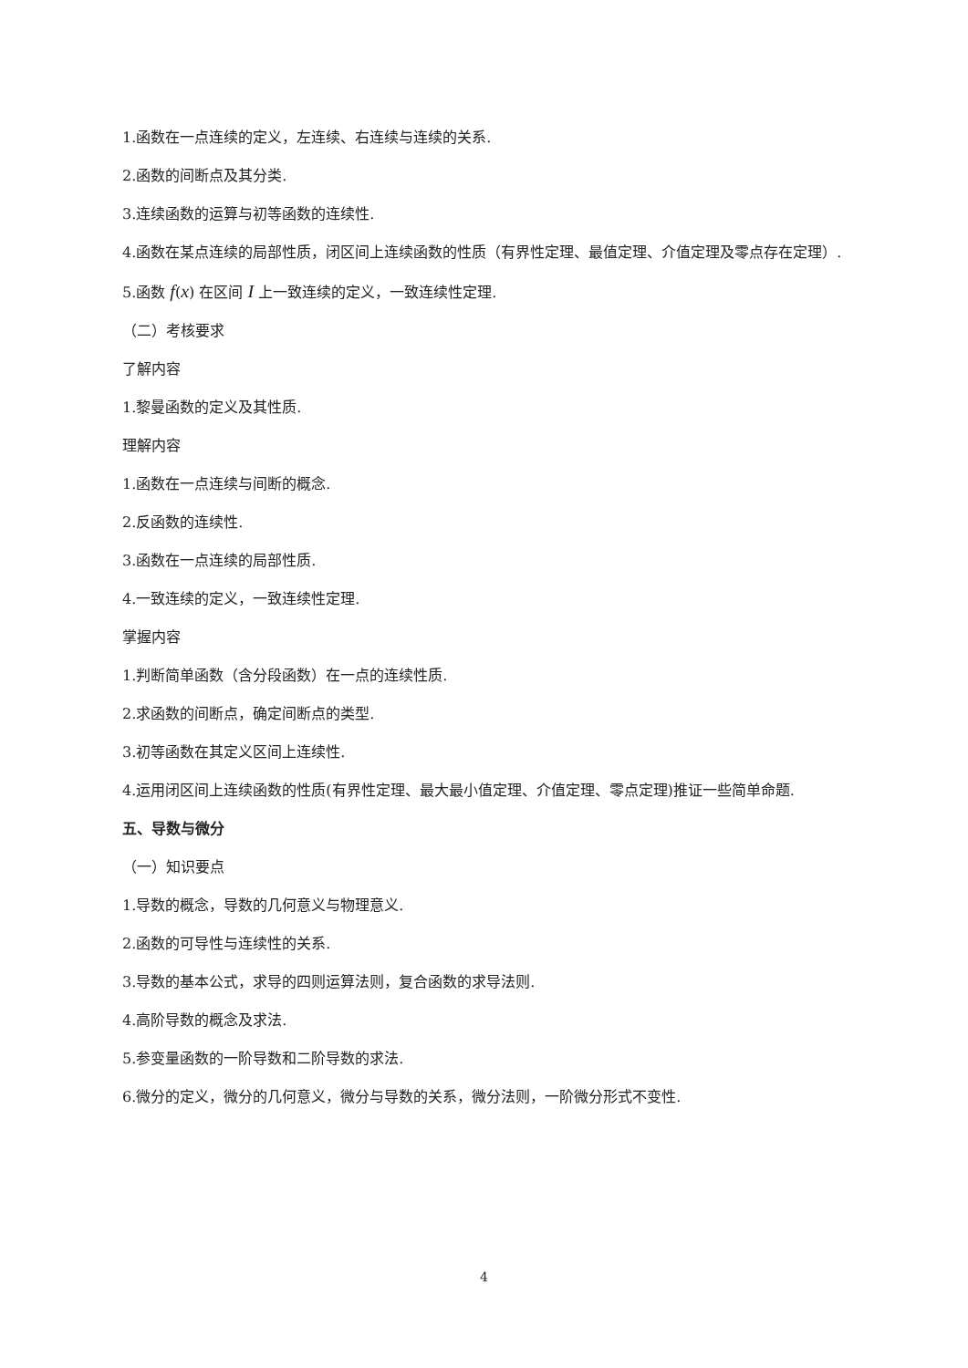1.函数在一点连续的定义，左连续、右连续与连续的关系.
2.函数的间断点及其分类.
3.连续函数的运算与初等函数的连续性.
4.函数在某点连续的局部性质，闭区间上连续函数的性质（有界性定理、最值定理、介值定理及零点存在定理）.
5.函数 f(x) 在区间 I 上一致连续的定义，一致连续性定理.
（二）考核要求
了解内容
1.黎曼函数的定义及其性质.
理解内容
1.函数在一点连续与间断的概念.
2.反函数的连续性.
3.函数在一点连续的局部性质.
4.一致连续的定义，一致连续性定理.
掌握内容
1.判断简单函数（含分段函数）在一点的连续性质.
2.求函数的间断点，确定间断点的类型.
3.初等函数在其定义区间上连续性.
4.运用闭区间上连续函数的性质(有界性定理、最大最小值定理、介值定理、零点定理)推证一些简单命题.
五、导数与微分
（一）知识要点
1.导数的概念，导数的几何意义与物理意义.
2.函数的可导性与连续性的关系.
3.导数的基本公式，求导的四则运算法则，复合函数的求导法则.
4.高阶导数的概念及求法.
5.参变量函数的一阶导数和二阶导数的求法.
6.微分的定义，微分的几何意义，微分与导数的关系，微分法则，一阶微分形式不变性.
4